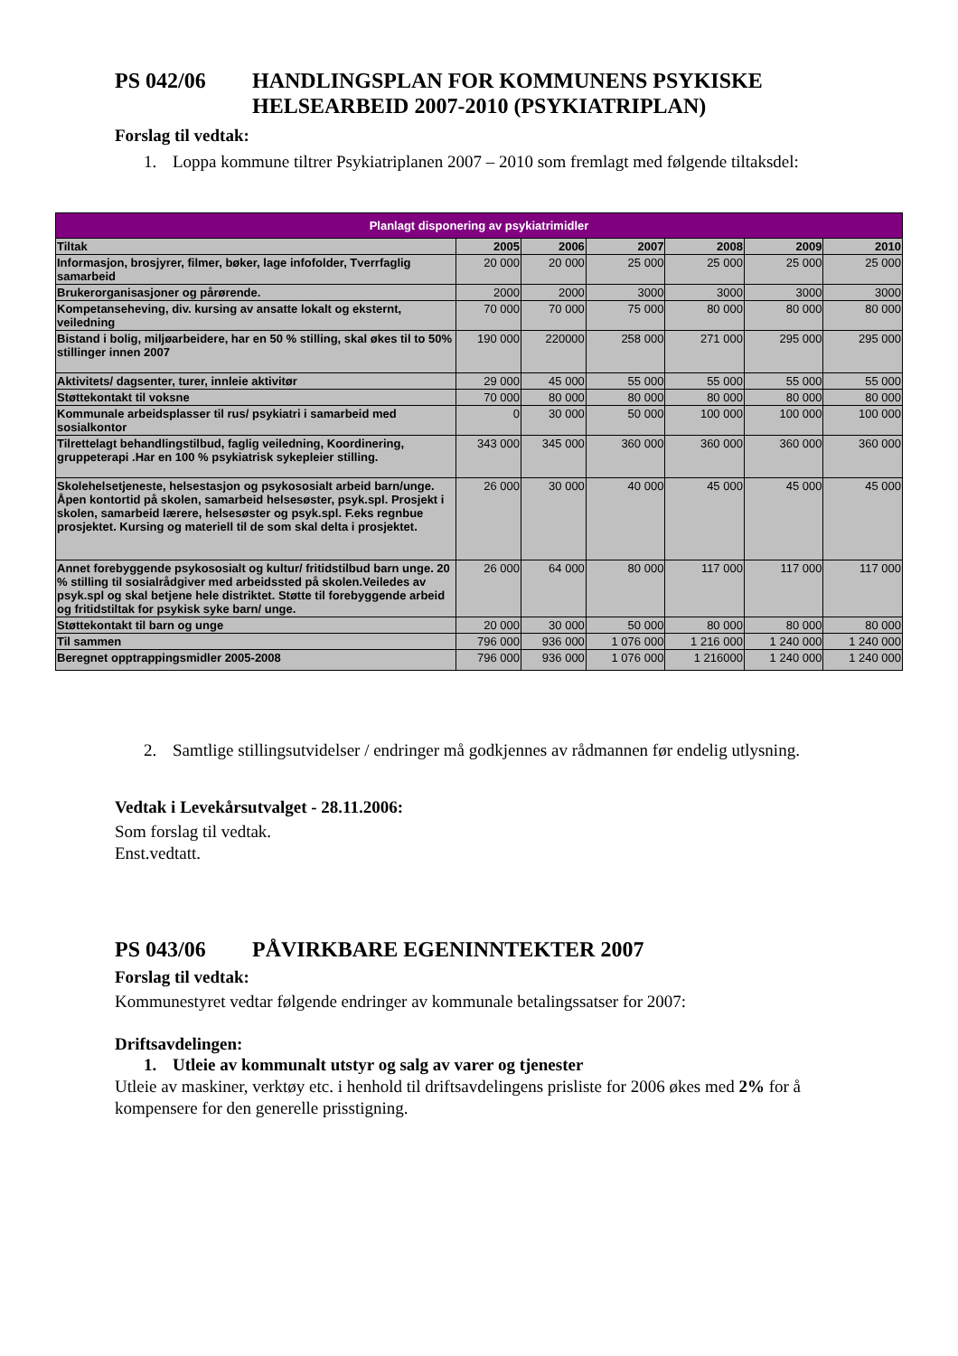PS 042/06 HANDLINGSPLAN FOR KOMMUNENS PSYKISKE HELSEARBEID 2007-2010 (PSYKIATRIPLAN)
Forslag til vedtak:
1. Loppa kommune tiltrer Psykiatriplanen 2007 – 2010 som fremlagt med følgende tiltaksdel:
| Planlagt disponering av psykiatrimidler | | | | | | |
| --- | --- | --- | --- | --- | --- | --- |
| Tiltak | 2005 | 2006 | 2007 | 2008 | 2009 | 2010 |
| Informasjon, brosjyrer, filmer, bøker, lage infofolder, Tverrfaglig samarbeid | 20 000 | 20 000 | 25 000 | 25 000 | 25 000 | 25 000 |
| Brukerorganisasjoner og pårørende. | 2000 | 2000 | 3000 | 3000 | 3000 | 3000 |
| Kompetanseheving, div. kursing av ansatte lokalt og eksternt, veiledning | 70 000 | 70 000 | 75 000 | 80 000 | 80 000 | 80 000 |
| Bistand i bolig, miljøarbeidere, har en 50 % stilling, skal økes til to 50% stillinger innen 2007 | 190 000 | 220000 | 258 000 | 271 000 | 295 000 | 295 000 |
| Aktivitets/ dagsenter, turer, innleie aktivitør | 29 000 | 45 000 | 55 000 | 55 000 | 55 000 | 55 000 |
| Støttekontakt til voksne | 70 000 | 80 000 | 80 000 | 80 000 | 80 000 | 80 000 |
| Kommunale arbeidsplasser til rus/ psykiatri i samarbeid med sosialkontor | 0 | 30 000 | 50 000 | 100 000 | 100 000 | 100 000 |
| Tilrettelagt behandlingstilbud, faglig veiledning, Koordinering, gruppeterapi .Har en 100 % psykiatrisk sykepleier stilling. | 343 000 | 345 000 | 360 000 | 360 000 | 360 000 | 360 000 |
| Skolehelsetjeneste, helsestasjon og psykososialt arbeid barn/unge. Åpen kontortid på skolen, samarbeid helsesøster, psyk.spl. Prosjekt i skolen, samarbeid lærere, helsesøster og psyk.spl. F.eks regnbue prosjektet. Kursing og materiell til de som skal delta i prosjektet. | 26 000 | 30 000 | 40 000 | 45 000 | 45 000 | 45 000 |
| Annet forebyggende psykososialt og kultur/ fritidstilbud barn unge. 20 % stilling til sosialrådgiver med arbeidssted på skolen.Veiledes av psyk.spl og skal betjene hele distriktet. Støtte til forebyggende arbeid og fritidstiltak for psykisk syke barn/ unge. | 26 000 | 64 000 | 80 000 | 117 000 | 117 000 | 117 000 |
| Støttekontakt til barn og unge | 20 000 | 30 000 | 50 000 | 80 000 | 80 000 | 80 000 |
| Til sammen | 796 000 | 936 000 | 1 076 000 | 1 216 000 | 1 240 000 | 1 240 000 |
| Beregnet opptrappingsmidler 2005-2008 | 796 000 | 936 000 | 1 076 000 | 1 216000 | 1 240 000 | 1 240 000 |
2. Samtlige stillingsutvidelser / endringer må godkjennes av rådmannen før endelig utlysning.
Vedtak i Levekårsutvalget - 28.11.2006:
Som forslag til vedtak.
Enst.vedtatt.
PS 043/06 PÅVIRKBARE EGENINNTEKTER 2007
Forslag til vedtak:
Kommunestyret vedtar følgende endringer av kommunale betalingssatser for 2007:
Driftsavdelingen:
1. Utleie av kommunalt utstyr og salg av varer og tjenester
Utleie av maskiner, verktøy etc. i henhold til driftsavdelingens prisliste for 2006 økes med 2% for å kompensere for den generelle prisstigning.